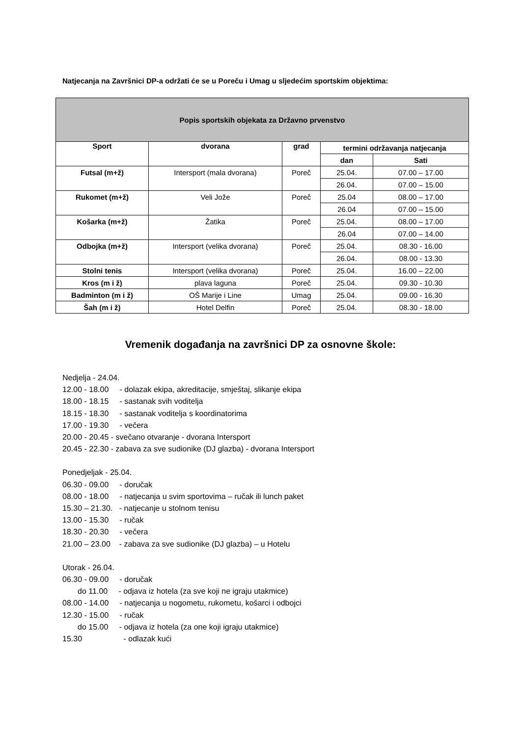Natjecanja na Završnici DP-a održati će se u Poreču i Umag u sljedećim sportskim objektima:
| Popis sportskih objekata za Državno prvenstvo | | | | |
| Sport | dvorana | grad | termini održavanja natjecanja | |
| | | | dan | Sati |
| Futsal (m+ž) | Intersport (mala dvorana) | Poreč | 25.04. | 07.00 – 17.00 |
| | | | 26.04. | 07.00 – 15.00 |
| Rukomet (m+ž) | Veli Jože | Poreč | 25.04 | 08.00 – 17.00 |
| | | | 26.04 | 07.00 – 15.00 |
| Košarka (m+ž) | Žatika | Poreč | 25.04. | 08.00 – 17.00 |
| | | | 26.04 | 07.00 – 14.00 |
| Odbojka (m+ž) | Intersport (velika dvorana) | Poreč | 25.04. | 08.30 - 16.00 |
| | | | 26.04. | 08.00 - 13.30 |
| Stolni tenis | Intersport (velika dvorana) | Poreč | 25.04. | 16.00 – 22.00 |
| Kros (m i ž) | plava laguna | Poreč | 25.04. | 09.30 - 10.30 |
| Badminton (m i ž) | OŠ Marije i Line | Umag | 25.04. | 09.00 - 16.30 |
| Šah (m i ž) | Hotel Delfin | Poreč | 25.04. | 08.30 - 18.00 |
Vremenik događanja na završnici DP za osnovne škole:
Nedjelja - 24.04.
12.00 - 18.00 - dolazak ekipa, akreditacije, smještaj, slikanje ekipa
18.00 - 18.15 - sastanak svih voditelja
18.15 - 18.30 - sastanak voditelja s koordinatorima
17.00 - 19.30 - večera
20.00 - 20.45 - svečano otvaranje - dvorana Intersport
20.45 - 22.30 - zabava za sve sudionike (DJ glazba) - dvorana Intersport
Ponedjeljak - 25.04.
06.30 - 09.00 - doručak
08.00 - 18.00 - natjecanja u svim sportovima – ručak ili lunch paket
15.30 – 21.30. - natjecanje u stolnom tenisu
13.00 - 15.30 - ručak
18.30 - 20.30 - večera
21.00 – 23.00 - zabava za sve sudionike (DJ glazba) – u Hotelu
Utorak - 26.04.
06.30 - 09.00 - doručak
do 11.00 - odjava iz hotela (za sve koji ne igraju utakmice)
08.00 - 14.00 - natjecanja u nogometu, rukometu, košarci i odbojci
12.30 - 15.00 - ručak
do 15.00 - odjava iz hotela (za one koji igraju utakmice)
15.30 - odlazak kući